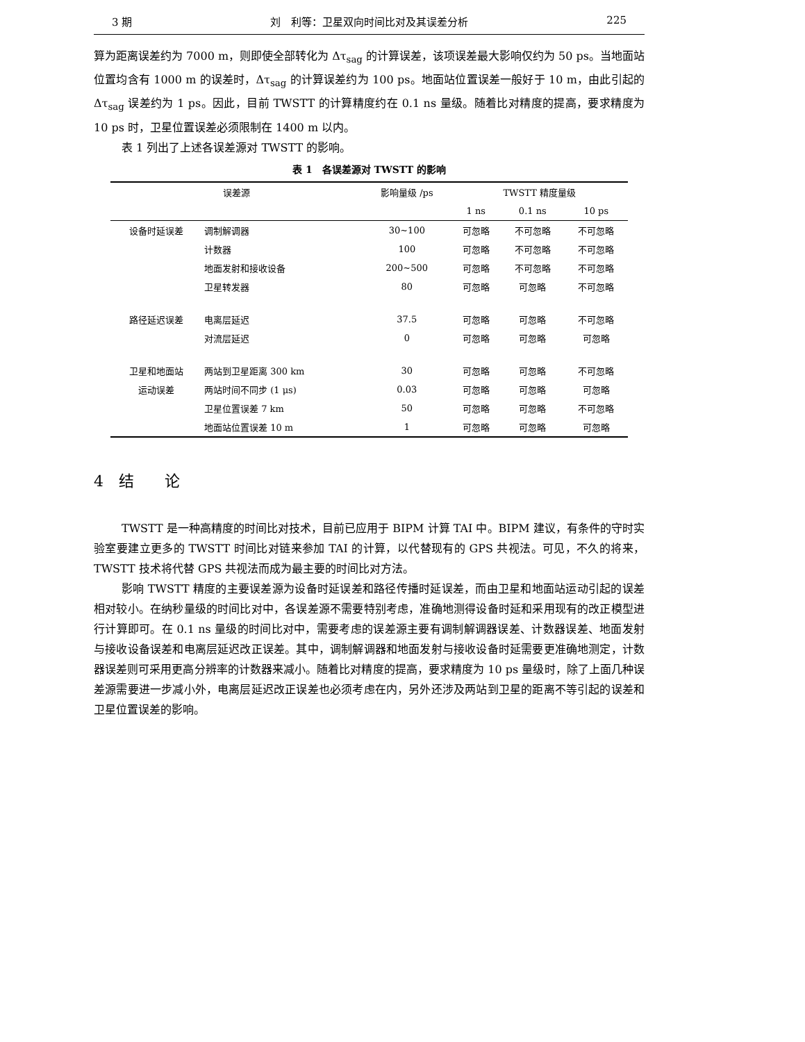3 期 刘　利等：卫星双向时间比对及其误差分析 225
算为距离误差约为 7000 m，则即使全部转化为 Δτ<sub>sag</sub> 的计算误差，该项误差最大影响仅约为 50 ps。当地面站位置均含有 1000 m 的误差时，Δτ<sub>sag</sub> 的计算误差约为 100 ps。地面站位置误差一般好于 10 m，由此引起的 Δτ<sub>sag</sub> 误差约为 1 ps。因此，目前 TWSTT 的计算精度约在 0.1 ns 量级。随着比对精度的提高，要求精度为 10 ps 时，卫星位置误差必须限制在 1400 m 以内。
表 1 列出了上述各误差源对 TWSTT 的影响。
表 1　各误差源对 TWSTT 的影响
| 误差源 | | 影响量级 /ps | TWSTT 精度量级 | | |
| --- | --- | --- | --- | --- | --- |
| | | | 1 ns | 0.1 ns | 10 ps |
| 设备时延误差 | 调制解调器 | 30~100 | 可忽略 | 不可忽略 | 不可忽略 |
| | 计数器 | 100 | 可忽略 | 不可忽略 | 不可忽略 |
| | 地面发射和接收设备 | 200~500 | 可忽略 | 不可忽略 | 不可忽略 |
| | 卫星转发器 | 80 | 可忽略 | 可忽略 | 不可忽略 |
| 路径延迟误差 | 电离层延迟 | 37.5 | 可忽略 | 可忽略 | 不可忽略 |
| | 对流层延迟 | 0 | 可忽略 | 可忽略 | 可忽略 |
| 卫星和地面站 | 两站到卫星距离 300 km | 30 | 可忽略 | 可忽略 | 不可忽略 |
| 运动误差 | 两站时间不同步 (1 μs) | 0.03 | 可忽略 | 可忽略 | 可忽略 |
| | 卫星位置误差 7 km | 50 | 可忽略 | 可忽略 | 不可忽略 |
| | 地面站位置误差 10 m | 1 | 可忽略 | 可忽略 | 可忽略 |
4　结　　论
TWSTT 是一种高精度的时间比对技术，目前已应用于 BIPM 计算 TAI 中。BIPM 建议，有条件的守时实验室要建立更多的 TWSTT 时间比对链来参加 TAI 的计算，以代替现有的 GPS 共视法。可见，不久的将来，TWSTT 技术将代替 GPS 共视法而成为最主要的时间比对方法。
影响 TWSTT 精度的主要误差源为设备时延误差和路径传播时延误差，而由卫星和地面站运动引起的误差相对较小。在纳秒量级的时间比对中，各误差源不需要特别考虑，准确地测得设备时延和采用现有的改正模型进行计算即可。在 0.1 ns 量级的时间比对中，需要考虑的误差源主要有调制解调器误差、计数器误差、地面发射与接收设备误差和电离层延迟改正误差。其中，调制解调器和地面发射与接收设备时延需要更准确地测定，计数器误差则可采用更高分辨率的计数器来减小。随着比对精度的提高，要求精度为 10 ps 量级时，除了上面几种误差源需要进一步减小外，电离层延迟改正误差也必须考虑在内，另外还涉及两站到卫星的距离不等引起的误差和卫星位置误差的影响。